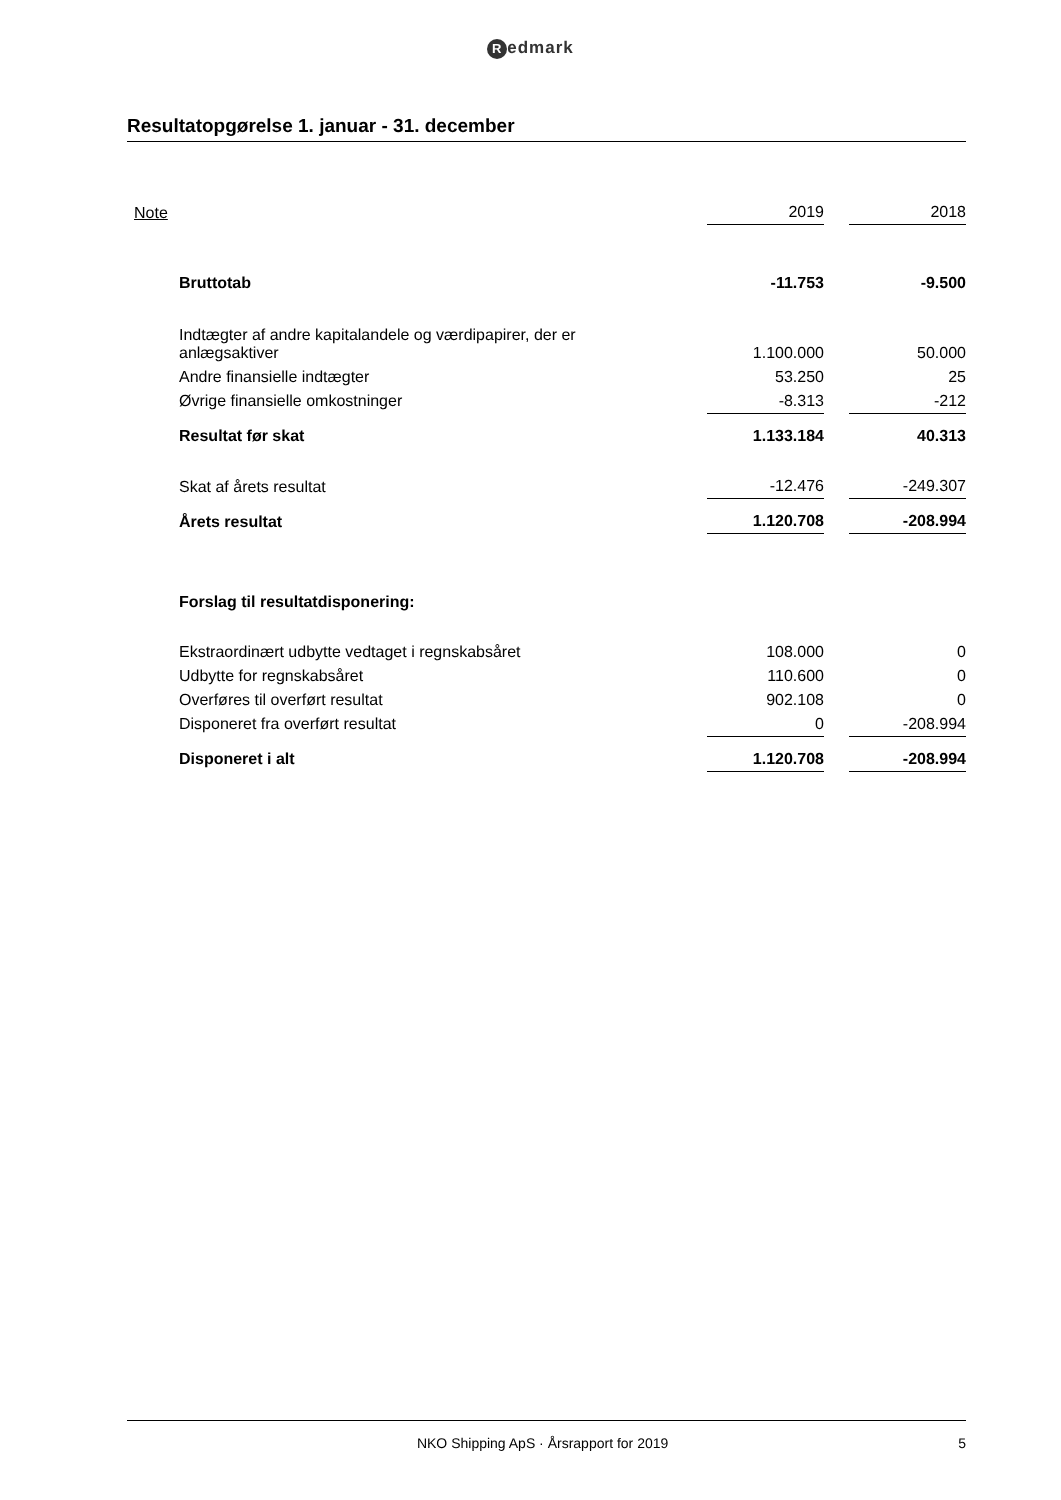Redmark
Resultatopgørelse 1. januar - 31. december
| Note | | 2019 | | 2018 |
| | Bruttotab | -11.753 | | -9.500 |
| | Indtægter af andre kapitalandele og værdipapirer, der er anlægsaktiver | 1.100.000 | | 50.000 |
| | Andre finansielle indtægter | 53.250 | | 25 |
| | Øvrige finansielle omkostninger | -8.313 | | -212 |
| | Resultat før skat | 1.133.184 | | 40.313 |
| | Skat af årets resultat | -12.476 | | -249.307 |
| | Årets resultat | 1.120.708 | | -208.994 |
| | Forslag til resultatdisponering: | | | |
| | Ekstraordinært udbytte vedtaget i regnskabsåret | 108.000 | | 0 |
| | Udbytte for regnskabsåret | 110.600 | | 0 |
| | Overføres til overført resultat | 902.108 | | 0 |
| | Disponeret fra overført resultat | 0 | | -208.994 |
| | Disponeret i alt | 1.120.708 | | -208.994 |
NKO Shipping ApS · Årsrapport for 2019
5